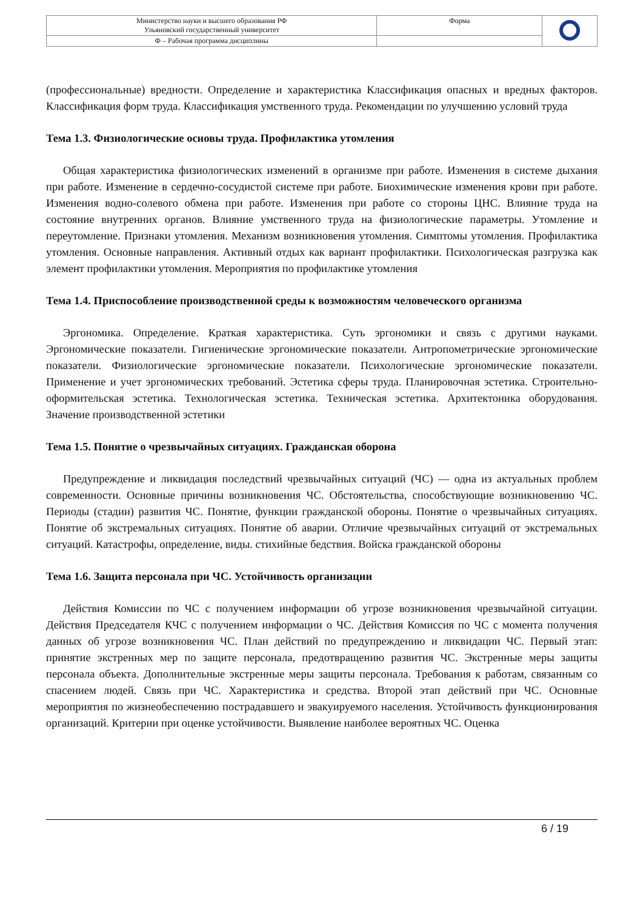| Министерство науки и высшего образования РФ Ульяновский государственный университет | Форма | |
| Ф – Рабочая программа дисциплины | | |
(профессиональные) вредности. Определение и характеристика Классификация опасных и вредных факторов. Классификация форм труда. Классификация умственного труда. Рекомендации по улучшению условий труда
Тема 1.3. Физиологические основы труда. Профилактика утомления
Общая характеристика физиологических изменений в организме при работе. Изменения в системе дыхания при работе. Изменение в сердечно-сосудистой системе при работе. Биохимические изменения крови при работе. Изменения водно-солевого обмена при работе. Изменения при работе со стороны ЦНС. Влияние труда на состояние внутренних органов. Влияние умственного труда на физиологические параметры. Утомление и переутомление. Признаки утомления. Механизм возникновения утомления. Симптомы утомления. Профилактика утомления. Основные направления. Активный отдых как вариант профилактики. Психологическая разгрузка как элемент профилактики утомления. Мероприятия по профилактике утомления
Тема 1.4. Приспособление производственной среды к возможностям человеческого организма
Эргономика. Определение. Краткая характеристика. Суть эргономики и связь с другими науками. Эргономические показатели. Гигиенические эргономические показатели. Антропометрические эргономические показатели. Физиологические эргономические показатели. Психологические эргономические показатели. Применение и учет эргономических требований. Эстетика сферы труда. Планировочная эстетика. Строительно-оформительская эстетика. Технологическая эстетика. Техническая эстетика. Архитектоника оборудования. Значение производственной эстетики
Тема 1.5. Понятие о чрезвычайных ситуациях. Гражданская оборона
Предупреждение и ликвидация последствий чрезвычайных ситуаций (ЧС) — одна из актуальных проблем современности. Основные причины возникновения ЧС. Обстоятельства, способствующие возникновению ЧС. Периоды (стадии) развития ЧС. Понятие, функции гражданской обороны. Понятие о чрезвычайных ситуациях. Понятие об экстремальных ситуациях. Понятие об аварии. Отличие чрезвычайных ситуаций от экстремальных ситуаций. Катастрофы, определение, виды. стихийные бедствия. Войска гражданской обороны
Тема 1.6. Защита персонала при ЧС. Устойчивость организации
Действия Комиссии по ЧС с получением информации об угрозе возникновения чрезвычайной ситуации. Действия Председателя КЧС с получением информации о ЧС. Действия Комиссия по ЧС с момента получения данных об угрозе возникновения ЧС. План действий по предупреждению и ликвидации ЧС. Первый этап: принятие экстренных мер по защите персонала, предотвращению развития ЧС. Экстренные меры защиты персонала объекта. Дополнительные экстренные меры защиты персонала. Требования к работам, связанным со спасением людей. Связь при ЧС. Характеристика и средства. Второй этап действий при ЧС. Основные мероприятия по жизнеобеспечению пострадавшего и эвакуируемого населения. Устойчивость функционирования организаций. Критерии при оценке устойчивости. Выявление наиболее вероятных ЧС. Оценка
6 / 19